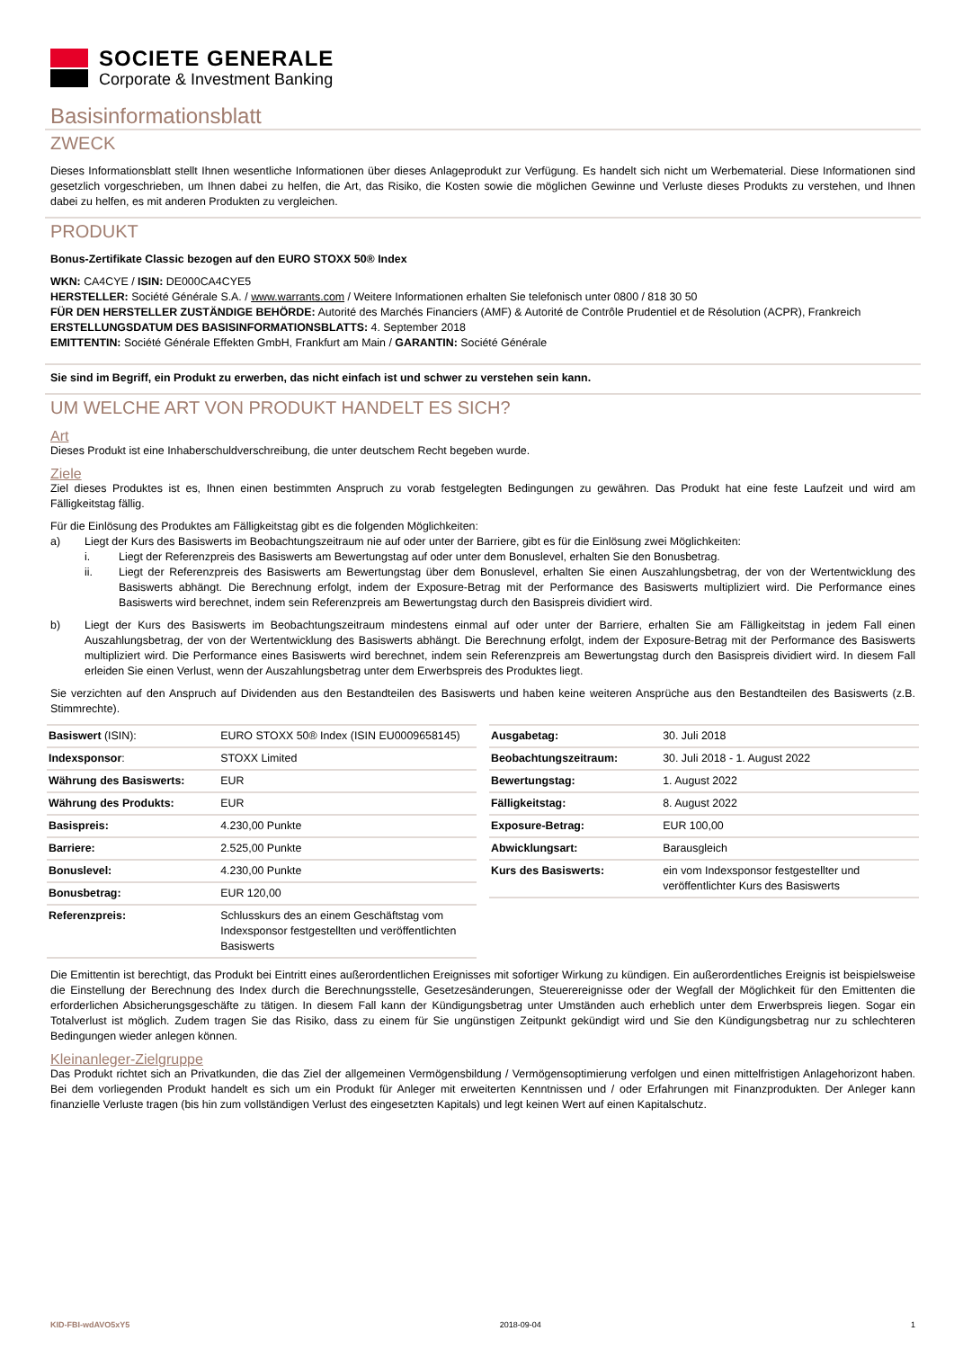SOCIETE GENERALE
Corporate & Investment Banking
Basisinformationsblatt
ZWECK
Dieses Informationsblatt stellt Ihnen wesentliche Informationen über dieses Anlageprodukt zur Verfügung. Es handelt sich nicht um Werbematerial. Diese Informationen sind gesetzlich vorgeschrieben, um Ihnen dabei zu helfen, die Art, das Risiko, die Kosten sowie die möglichen Gewinne und Verluste dieses Produkts zu verstehen, und Ihnen dabei zu helfen, es mit anderen Produkten zu vergleichen.
PRODUKT
Bonus-Zertifikate Classic bezogen auf den EURO STOXX 50® Index
WKN: CA4CYE / ISIN: DE000CA4CYE5
HERSTELLER: Société Générale S.A. / www.warrants.com / Weitere Informationen erhalten Sie telefonisch unter 0800 / 818 30 50
FÜR DEN HERSTELLER ZUSTÄNDIGE BEHÖRDE: Autorité des Marchés Financiers (AMF) & Autorité de Contrôle Prudentiel et de Résolution (ACPR), Frankreich
ERSTELLUNGSDATUM DES BASISINFORMATIONSBLATTS: 4. September 2018
EMITTENTIN: Société Générale Effekten GmbH, Frankfurt am Main / GARANTIN: Société Générale
Sie sind im Begriff, ein Produkt zu erwerben, das nicht einfach ist und schwer zu verstehen sein kann.
UM WELCHE ART VON PRODUKT HANDELT ES SICH?
Art
Dieses Produkt ist eine Inhaberschuldverschreibung, die unter deutschem Recht begeben wurde.
Ziele
Ziel dieses Produktes ist es, Ihnen einen bestimmten Anspruch zu vorab festgelegten Bedingungen zu gewähren. Das Produkt hat eine feste Laufzeit und wird am Fälligkeitstag fällig.
Für die Einlösung des Produktes am Fälligkeitstag gibt es die folgenden Möglichkeiten:
a) Liegt der Kurs des Basiswerts im Beobachtungszeitraum nie auf oder unter der Barriere, gibt es für die Einlösung zwei Möglichkeiten:
i. Liegt der Referenzpreis des Basiswerts am Bewertungstag auf oder unter dem Bonuslevel, erhalten Sie den Bonusbetrag.
ii. Liegt der Referenzpreis des Basiswerts am Bewertungstag über dem Bonuslevel, erhalten Sie einen Auszahlungsbetrag, der von der Wertentwicklung des Basiswerts abhängt. Die Berechnung erfolgt, indem der Exposure-Betrag mit der Performance des Basiswerts multipliziert wird. Die Performance eines Basiswerts wird berechnet, indem sein Referenzpreis am Bewertungstag durch den Basispreis dividiert wird.
b) Liegt der Kurs des Basiswerts im Beobachtungszeitraum mindestens einmal auf oder unter der Barriere, erhalten Sie am Fälligkeitstag in jedem Fall einen Auszahlungsbetrag, der von der Wertentwicklung des Basiswerts abhängt. Die Berechnung erfolgt, indem der Exposure-Betrag mit der Performance des Basiswerts multipliziert wird. Die Performance eines Basiswerts wird berechnet, indem sein Referenzpreis am Bewertungstag durch den Basispreis dividiert wird. In diesem Fall erleiden Sie einen Verlust, wenn der Auszahlungsbetrag unter dem Erwerbspreis des Produktes liegt.
Sie verzichten auf den Anspruch auf Dividenden aus den Bestandteilen des Basiswerts und haben keine weiteren Ansprüche aus den Bestandteilen des Basiswerts (z.B. Stimmrechte).
| Basiswert (ISIN): | EURO STOXX 50® Index (ISIN EU0009658145) |
| Indexsponsor : | STOXX Limited |
| Währung des Basiswerts: | EUR |
| Währung des Produkts: | EUR |
| Basispreis: | 4.230,00 Punkte |
| Barriere: | 2.525,00 Punkte |
| Bonuslevel: | 4.230,00 Punkte |
| Bonusbetrag: | EUR 120,00 |
| Referenzpreis: | Schlusskurs des an einem Geschäftstag vom Indexsponsor festgestellten und veröffentlichten Basiswerts |
| Ausgabetag: | 30. Juli 2018 |
| Beobachtungszeitraum: | 30. Juli 2018 - 1. August 2022 |
| Bewertungstag: | 1. August 2022 |
| Fälligkeitstag: | 8. August 2022 |
| Exposure-Betrag: | EUR 100,00 |
| Abwicklungsart: | Barausgleich |
| Kurs des Basiswerts: | ein vom Indexsponsor festgestellter und veröffentlichter Kurs des Basiswerts |
Die Emittentin ist berechtigt, das Produkt bei Eintritt eines außerordentlichen Ereignisses mit sofortiger Wirkung zu kündigen. Ein außerordentliches Ereignis ist beispielsweise die Einstellung der Berechnung des Index durch die Berechnungsstelle, Gesetzesänderungen, Steuerereignisse oder der Wegfall der Möglichkeit für den Emittenten die erforderlichen Absicherungsgeschäfte zu tätigen. In diesem Fall kann der Kündigungsbetrag unter Umständen auch erheblich unter dem Erwerbspreis liegen. Sogar ein Totalverlust ist möglich. Zudem tragen Sie das Risiko, dass zu einem für Sie ungünstigen Zeitpunkt gekündigt wird und Sie den Kündigungsbetrag nur zu schlechteren Bedingungen wieder anlegen können.
Kleinanleger-Zielgruppe
Das Produkt richtet sich an Privatkunden, die das Ziel der allgemeinen Vermögensbildung / Vermögensoptimierung verfolgen und einen mittelfristigen Anlagehorizont haben. Bei dem vorliegenden Produkt handelt es sich um ein Produkt für Anleger mit erweiterten Kenntnissen und / oder Erfahrungen mit Finanzprodukten. Der Anleger kann finanzielle Verluste tragen (bis hin zum vollständigen Verlust des eingesetzten Kapitals) und legt keinen Wert auf einen Kapitalschutz.
KID-FBI-wdAVO5xY5 2018-09-04 1